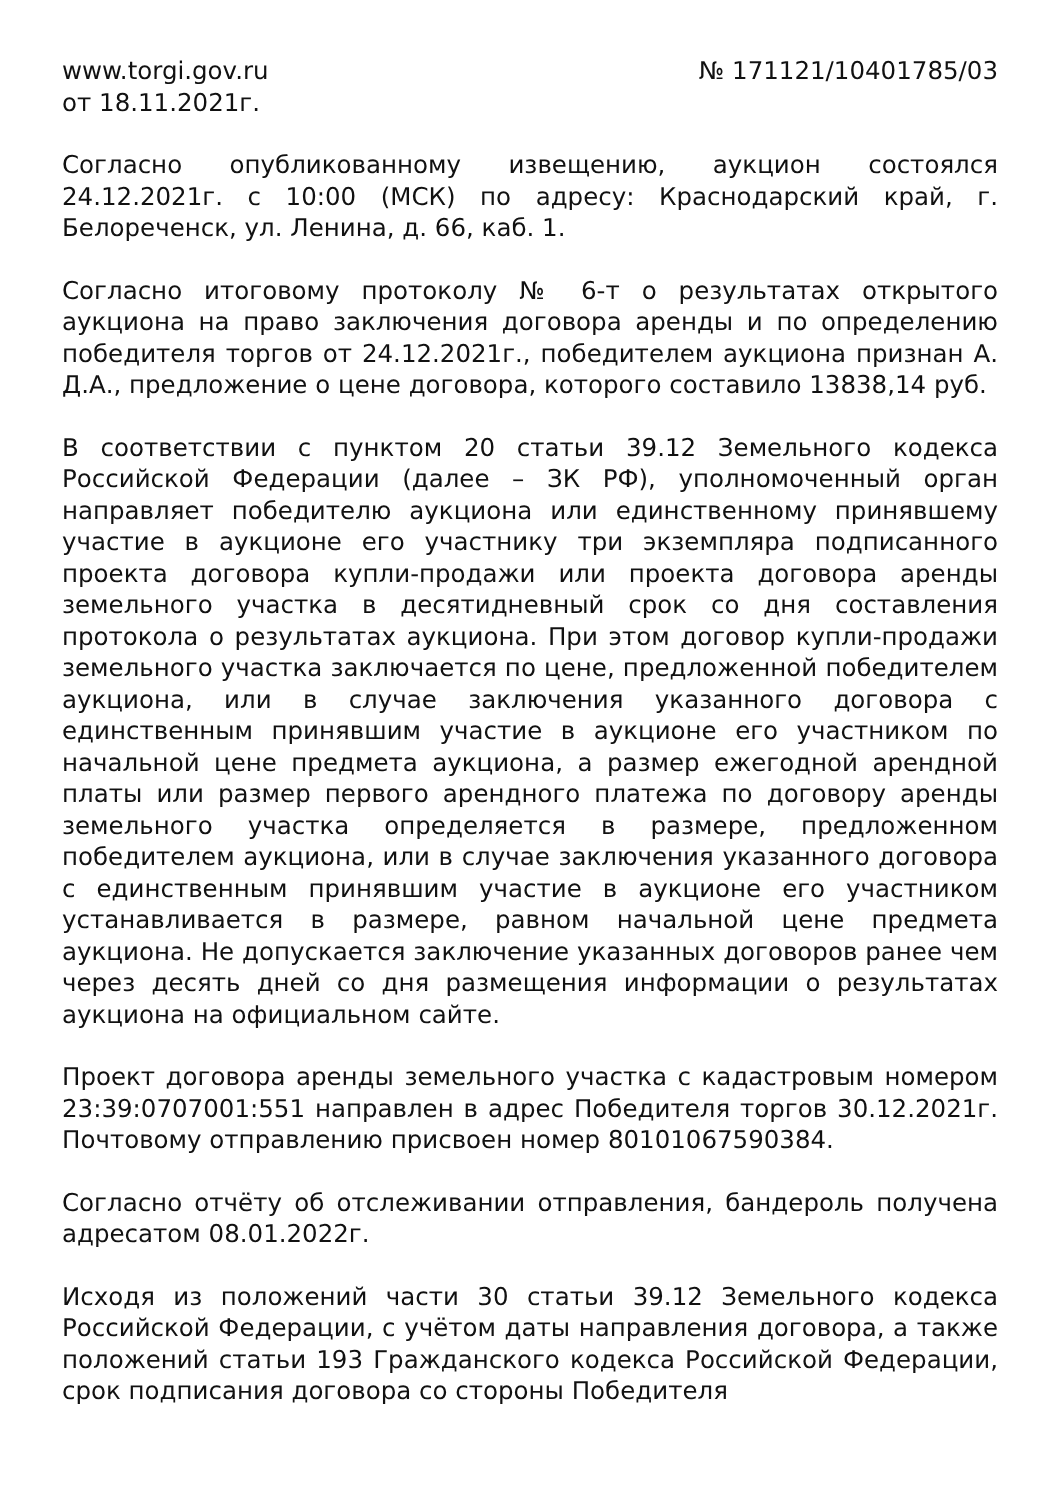www.torgi.gov.ru № 171121/10401785/03
от 18.11.2021г.
Согласно опубликованному извещению, аукцион состоялся 24.12.2021г. с 10:00 (МСК) по адресу: Краснодарский край, г. Белореченск, ул. Ленина, д. 66, каб. 1.
Согласно итоговому протоколу № 6-т о результатах открытого аукциона на право заключения договора аренды и по определению победителя торгов от 24.12.2021г., победителем аукциона признан А. Д.А., предложение о цене договора, которого составило 13838,14 руб.
В соответствии с пунктом 20 статьи 39.12 Земельного кодекса Российской Федерации (далее – ЗК РФ), уполномоченный орган направляет победителю аукциона или единственному принявшему участие в аукционе его участнику три экземпляра подписанного проекта договора купли-продажи или проекта договора аренды земельного участка в десятидневный срок со дня составления протокола о результатах аукциона. При этом договор купли-продажи земельного участка заключается по цене, предложенной победителем аукциона, или в случае заключения указанного договора с единственным принявшим участие в аукционе его участником по начальной цене предмета аукциона, а размер ежегодной арендной платы или размер первого арендного платежа по договору аренды земельного участка определяется в размере, предложенном победителем аукциона, или в случае заключения указанного договора с единственным принявшим участие в аукционе его участником устанавливается в размере, равном начальной цене предмета аукциона. Не допускается заключение указанных договоров ранее чем через десять дней со дня размещения информации о результатах аукциона на официальном сайте.
Проект договора аренды земельного участка с кадастровым номером 23:39:0707001:551 направлен в адрес Победителя торгов 30.12.2021г. Почтовому отправлению присвоен номер 80101067590384.
Согласно отчёту об отслеживании отправления, бандероль получена адресатом 08.01.2022г.
Исходя из положений части 30 статьи 39.12 Земельного кодекса Российской Федерации, с учётом даты направления договора, а также положений статьи 193 Гражданского кодекса Российской Федерации, срок подписания договора со стороны Победителя